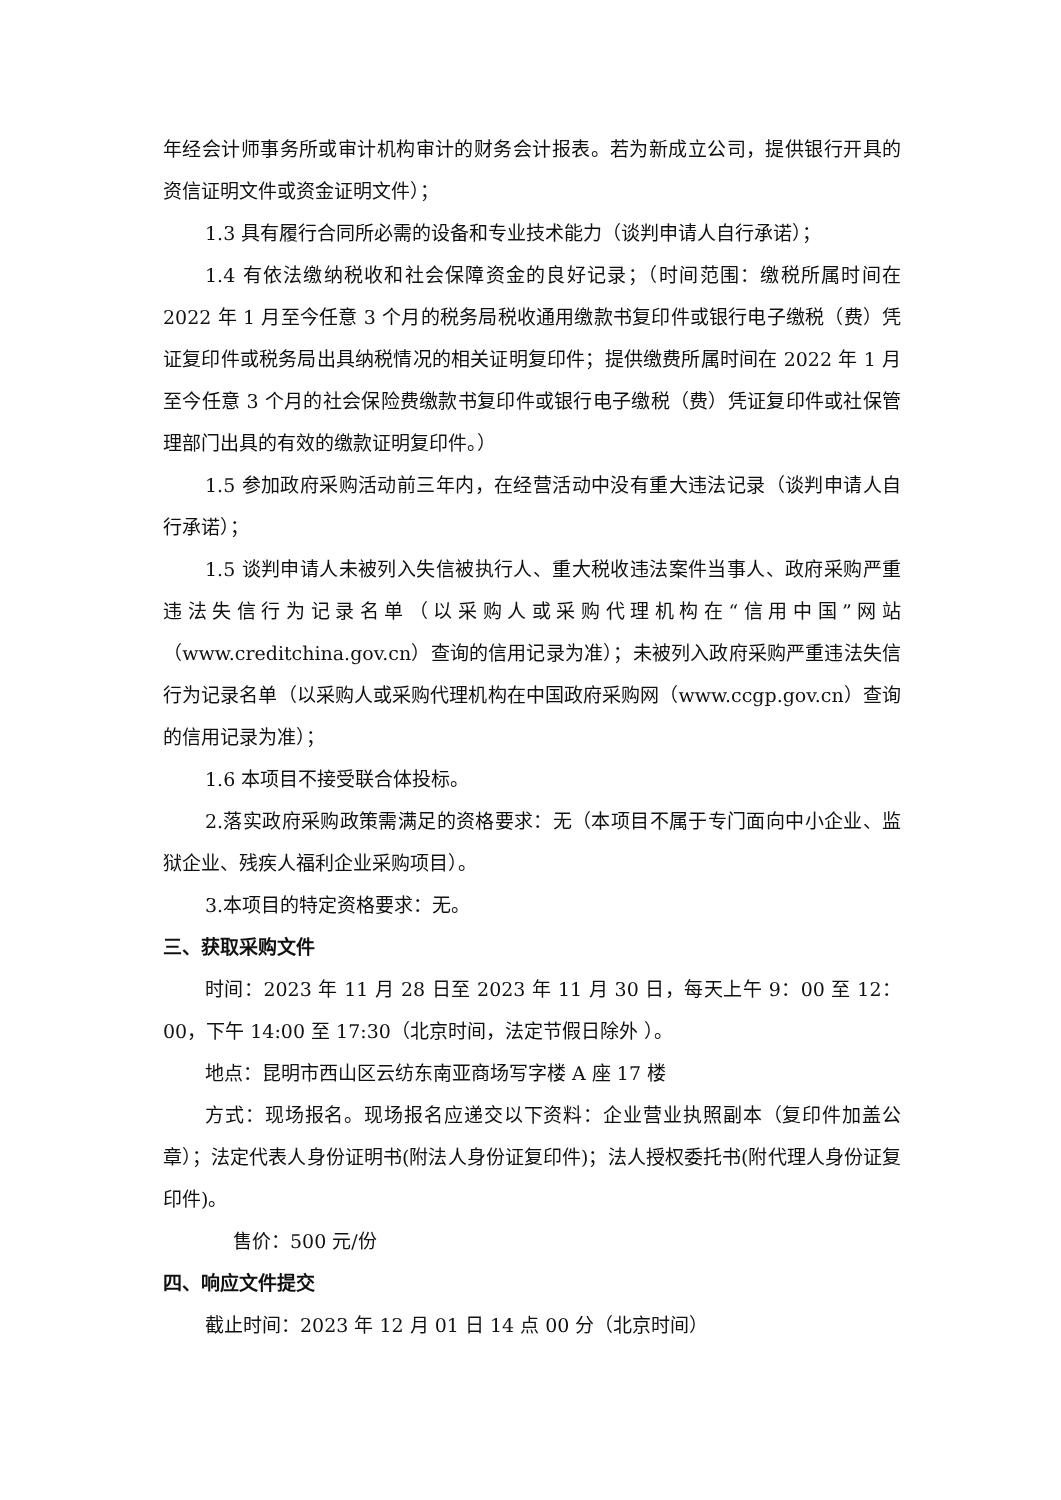年经会计师事务所或审计机构审计的财务会计报表。若为新成立公司，提供银行开具的资信证明文件或资金证明文件）；
1.3 具有履行合同所必需的设备和专业技术能力（谈判申请人自行承诺）；
1.4 有依法缴纳税收和社会保障资金的良好记录；（时间范围：缴税所属时间在 2022 年 1 月至今任意 3 个月的税务局税收通用缴款书复印件或银行电子缴税（费）凭证复印件或税务局出具纳税情况的相关证明复印件；提供缴费所属时间在 2022 年 1 月至今任意 3 个月的社会保险费缴款书复印件或银行电子缴税（费）凭证复印件或社保管理部门出具的有效的缴款证明复印件。）
1.5 参加政府采购活动前三年内，在经营活动中没有重大违法记录（谈判申请人自行承诺）；
1.5 谈判申请人未被列入失信被执行人、重大税收违法案件当事人、政府采购严重违法失信行为记录名单（以采购人或采购代理机构在“信用中国”网站（www.creditchina.gov.cn）查询的信用记录为准）；未被列入政府采购严重违法失信行为记录名单（以采购人或采购代理机构在中国政府采购网（www.ccgp.gov.cn）查询的信用记录为准）；
1.6 本项目不接受联合体投标。
2.落实政府采购政策需满足的资格要求：无（本项目不属于专门面向中小企业、监狱企业、残疾人福利企业采购项目）。
3.本项目的特定资格要求：无。
三、获取采购文件
时间：2023 年 11 月 28 日至 2023 年 11 月 30 日，每天上午 9：00 至 12：00，下午 14:00 至 17:30（北京时间，法定节假日除外 ）。
地点：昆明市西山区云纺东南亚商场写字楼 A 座 17 楼
方式：现场报名。现场报名应递交以下资料：企业营业执照副本（复印件加盖公章）；法定代表人身份证明书(附法人身份证复印件)；法人授权委托书(附代理人身份证复印件)。
售价：500 元/份
四、响应文件提交
截止时间：2023 年 12 月 01 日 14 点 00 分（北京时间）